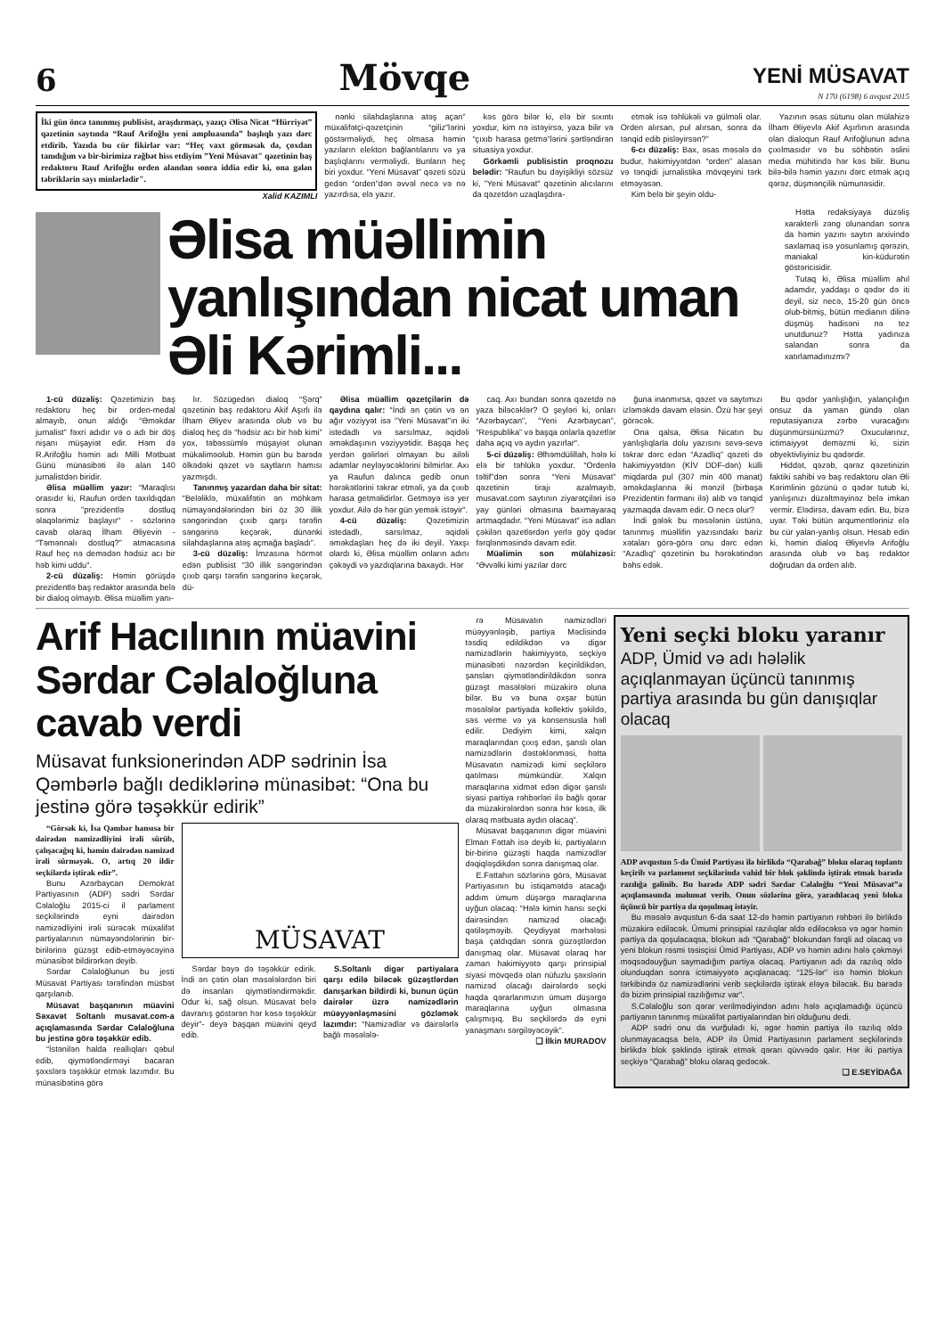6 Mövqe YENİ MÜSAVAT
N 170 (6198) 6 avqust 2015
İki gün öncə tanınmış publisist, araşdırmaçı, yazıçı Əlisa Nicat “Hürriyət” qəzetinin saytında “Rauf Arifoğlu yeni ampluasında” başlıqlı yazı dərc etdirib. Yazıda bu cür fikirlər var: “Heç vaxt görməsək də, çoxdan tanıdığım və bir-birimizə rəğbət hiss etdiyim ”Yeni Müsavat" qəzetinin baş redaktoru Rauf Arifoğlu orden alandan sonra iddia edir ki, ona gələn təbriklərin sayı minlərlədir".
Xalid KAZIMLI
nənki silahdaşlarına atəş açan” müxalifətçi-qəzetçinin “giliz”lərini göstərməliydi, heç olmasa həmin yazıların elekton bağlantılarını və ya başlıqlarını verməliydi. Bunların heç biri yoxdur. “Yeni Müsavat” qəzeti sözü gedən “orden”dən əvvəl necə və nə yazırdısa, elə yazır.
kəs görə bilər ki, elə bir sıxıntı yoxdur, kim nə istəyirsə, yaza bilir və “çıxıb harasa getmə”lərini şərtləndirən situasiya yoxdur.
Görkəmli publisistin proqnozu belədir: “Raufun bu dəyişikliyi sözsüz ki, ”Yeni Müsavat" qəzetinin alıcılarını da qəzetdən uzaqlaşdıra-
etmək isə təhlükəli və gülməli olar. Orden alırsan, pul alırsan, sonra da tənqid edib pisləyirsən?”
6-cı düzəliş: Bax, əsas məsələ də budur, hakimiyyətdən “orden” alasan və tənqidi jurnalistika mövqeyini tərk etməyəsən.
Kim belə bir şeyin oldu-
Yazının əsas sütunu olan mülahizə İlham Əliyevlə Akif Aşırlının arasında olan dialoqun Rauf Arifoğlunun adına çıxılmasıdır və bu söhbətin əslini media mühitində hər kəs bilir. Bunu bilə-bilə həmin yazını dərc etmək açıq qərəz, düşmənçilik nümunəsidir.
Əlisa müəllimin yanlışından nicat uman Əli Kərimli...
Hətta redaksiyaya düzəliş xarakterli zəng olunandan sonra da həmin yazını saytın arxivində saxlamaq isə yosunlamış qərəzin, maniakal kin-küdurətin göstəricisidir.
Tutaq ki, Əlisa müəllim ahıl adamdır, yaddaşı o qədər də iti deyil, siz necə, 15-20 gün öncə olub-bitmiş, bütün medianın dilinə düşmüş hadisəni nə tez unutdunuz? Hətta yadınıza salandan sonra da xatırlamadınızmı?
1-cü düzəliş: Qəzetimizin baş redaktoru heç bir orden-medal almayıb, onun aldığı “Əməkdar jurnalist” fəxri adıdır və o adı bir döş nişanı müşayiət edir. Həm də R.Arifoğlu həmin adı Milli Mətbuat Günü münasibəti ilə alan 140 jurnalistdən biridir.
Əlisa müəllim yazır: “Maraqlısı orasıdır ki, Raufun orden taxıldıqdan sonra ”prezidentlə dostluq əlaqələrimiz başlayır" - sözlərinə cavab olaraq İlham Əliyevin - “Təmənnalı dostluq?” atmacasına Rauf heç nə demədən hədsiz acı bir həb kimi uddu".
2-cü düzəliş: Həmin görüşdə prezidentlə baş redaktor arasında belə bir dialoq olmayıb. Əlisa müəllim yanı-
lır. Sözügedən dialoq “Şərq” qəzetinin baş redaktoru Akif Aşırlı ilə İlham Əliyev arasında olub və bu dialoq heç də “hədsiz acı bir həb kimi” yox, təbəssümlə müşayiət olunan mükaliməolub. Həmin gün bu barədə ölkədəki qəzet və saytların hamısı yazmışdı.
Tanınmış yazardan daha bir sitat: “Beləliklə, müxalifətin ən möhkəm nümayəndələrindən biri öz 30 illik səngərindən çıxıb qarşı tərəfin səngərinə keçərək, dünənki silahdaşlarına atəş açmağa başladı”.
3-cü düzəliş: İmzasına hörmət edən publisist “30 illik səngərindən çıxıb qarşı tərəfin səngərinə keçərək, dü-
Əlisa müəllim qəzetçilərin də qaydına qalır: “İndi ən çətin və ən ağır vəziyyət isə ”Yeni Müsavat"ın iki istedadlı və sarsılmaz, əqidəli əməkdaşının vəziyyətidir. Başqa heç yerdən gəlirləri olmayan bu ailəli adamlar neyləyəcəklərini bilmirlər. Axı ya Raufun dalınca gedib onun hərəkətlərini təkrar etməli, ya da çıxıb harasa getməlidirlər. Getməyə isə yer yoxdur. Ailə də hər gün yemək istəyir".
4-cü düzəliş: Qəzetimizin istedadlı, sarsılmaz, əqidəli əməkdaşları heç də iki deyil. Yaxşı olardı ki, Əlisa müəllim onların adını çəkəydi və yazdıqlarına baxaydı. Hər
caq. Axı bundan sonra qəzetdə nə yaza biləcəklər? O şeyləri ki, onları “Azərbaycan”, “Yeni Azərbaycan”, “Respublika” və başqa onlarla qəzetlər daha açıq və aydın yazırlar".
5-ci düzəliş: Əlhəmdülillah, hələ ki elə bir təhlükə yoxdur. “Ordenlə təltif”dən sonra “Yeni Müsavat” qəzetinin tirajı azalmayıb, musavat.com saytının ziyarətçiləri isə yay günləri olmasına baxmayaraq artmaqdadır. “Yeni Müsavat” isə adları çəkilən qəzetlərdən yerlə göy qədər fərqlənməsində davam edir.
Müəlimin son mülahizəsi: “Əvvəlki kimi yazılar dərc
ğuna inanmırsa, qəzet və saytımızı izləməkdə davam eləsin. Özü hər şeyi görəcək.
Ona qalsa, Əlisa Nicatın bu yanlışlıqlarla dolu yazısını sevə-sevə təkrar dərc edən “Azadlıq” qəzeti də hakimiyyətdən (KİV DDF-dən) külli miqdarda pul (307 min 400 manat) əməkdaşlarına iki mənzil (birbaşa Prezidentin fərmanı ilə) alıb və tənqid yazmaqda davam edir. O necə olur?
İndi gələk bu məsələnin üstünə, tanınmış müəllifin yazısındakı bariz xətaları görə-görə onu dərc edən “Azadlıq” qəzetinin bu hərəkətindən bəhs edək.
Bu qədər yanlışlığın, yalançılığın onsuz da yaman gündə olan reputasiyanıza zərbə vuracağını düşünmürsünüzmü? Oxucularınız, ictimaiyyət deməzmi ki, sizin obyektivliyiniz bu qədərdir.
Hiddət, qəzəb, qərəz qəzetinizin faktiki sahibi və baş redaktoru olan Əli Kərimlinin gözünü o qədər tutub ki, yanlışınızı düzəltməyinəz belə imkan vermir. Elədirsə, davam edin. Bu, bizə uyar. Təki bütün arqumentləriniz elə bu cür yalan-yanlış olsun. Hesab edin ki, həmin dialoq Əliyevlə Arifoğlu arasında olub və baş redaktor doğrudan da orden alıb.
Arif Hacılının müavini Sərdar Cəlaloğluna cavab verdi
Müsavat funksionerindən ADP sədrinin İsa Qəmbərlə bağlı dediklərinə münasibət: “Ona bu jestinə görə təşəkkür edirik”
“Görsək ki, İsa Qəmbər hansısa bir dairədən namizədliyini irəli sürüb, çalışacağıq ki, həmin dairədən namizəd irəli sürməyək. O, artıq 20 ildir seçkilərdə iştirak edir”.
Bunu Azərbaycan Demokrat Partiyasının (ADP) sədri Sərdar Cəlaloğlu 2015-ci il parlament seçkilərində eyni dairədən namizədliyini irəli sürəcək müxalifət partiyalarının nümayəndələrinin bir-birilərinə güzəşt edib-etməyəcəyinə münasibət bildirərkən deyib.
Sərdar Cəlaloğlunun bu jesti Müsavat Partiyası tərəfindən müsbət qarşılanıb.
Müsavat başqanının müavini Səxavət Soltanlı musavat.com-a açıqlamasında Sərdar Cəlaloğluna bu jestinə görə təşəkkür edib.
“İstənilən halda reallıqları qəbul edib, qiymətləndirməyi bacaran şəxslərə təşəkkür etmək lazımdır. Bu münasibətinə görə
MÜSAVAT
Sərdar bəyə də təşəkkür edirik. İndi ən çətin olan məsələlərdən biri də insanları qiymətləndirməkdir. Odur ki, sağ olsun. Müsavat belə davranış göstərən hər kəsə təşəkkür deyir”- deyə başqan müavini qeyd edib.
S.Soltanlı digər partiyalara qarşı edilə biləcək güzəştlərdən danışarkən bildirdi ki, bunun üçün dairələr üzrə namizədlərin müəyyənləşməsini gözləmək lazımdır: “Namizədlər və dairələrlə bağlı məsələlə-
rə Müsavatın namizədləri müəyyənləşib, partiya Məclisində təsdiq edildikdən və digər namizədlərin hakimiyyətə, seçkiyə münasibəti nəzərdən keçirildikdən, şansları qiymətləndirildikdən sonra güzəşt məsələləri müzakirə oluna bilər. Bu və buna oxşar bütün məsələlər partiyada kollektiv şəkildə, səs verme və ya konsensusla həll edilir. Dediyim kimi, xalqın maraqlarından çıxış edən, şanslı olan namizədlərin dəstəklənməsi, hətta Müsavatın namizədi kimi seçkilərə qatılması mümkündür. Xalqın maraqlarına xidmət edən digər şanslı siyasi partiya rəhbərləri ilə bağlı qərar da müzakirələrdən sonra hər kəsə, ilk olaraq mətbuata aydın olacaq”.
Müsavat başqanının digər müavini Elman Fəttah isə deyib ki, partiyaların bir-birinə güzəşti haqda namizədlər dəqiqləşdikdən sonra danışmaq olar.
E.Fəttahın sözlərinə görə, Müsavat Partiyasının bu istiqamətdə atacağı addım ümum düşərgə maraqlarına uyğun olacaq: “Hələ kimin hansı seçki dairəsindən namizəd olacağı qətiləşməyib. Qeydiyyat mərhələsi başa çatdıqdan sonra güzəştlərdən danışmaq olar. Müsavat olaraq hər zaman hakimiyyətə qarşı prinsipial siyasi mövqedə olan nüfuzlu şəxslərin namizəd olacağı dairələrdə seçki haqda qərarlarımızın ümum düşərgə maraqlarına uyğun olmasına çalışmışıq. Bu seçkilərdə də eyni yanaşmanı sərgiləyəcəyik”.
❑ İlkin MURADOV
Yeni seçki bloku yaranır
ADP, Ümid və adı hələlik açıqlanmayan üçüncü tanınmış partiya arasında bu gün danışıqlar olacaq
ADP avqustun 5-də Ümid Partiyası ilə birlikdə “Qarabağ” bloku olaraq toplantı keçirib və parlament seçkilərində vahid bir blok şəklində iştirak etmək barədə razılığa gəlinib. Bu barədə ADP sədri Sərdar Cəlaloğlu “Yeni Müsavat”a açıqlamasında məlumat verib. Onun sözlərinə görə, yaradılacaq yeni bloka üçüncü bir partiya da qoşulmaq istəyir.
Bu məsələ avqustun 6-da saat 12-də həmin partiyanın rəhbəri ilə birlikdə müzakirə ediləcək. Ümumi prinsipial razılıqlar əldə ediləcəksə və əgər həmin partiya da qoşulacaqsa, blokun adı “Qarabağ” blokundan fərqli ad olacaq və yeni blokun rəsmi təsisçisi Ümid Partiyası, ADP və həmin adını hələ çəkməyi məqsədəuyğun saymadığım partiya olacaq. Partiyanın adı da razılıq əldə olunduqdan sonra ictimaiyyətə açıqlanacaq: “125-lər” isə həmin blokun tərkibində öz namizədlərini verib seçkilərdə iştirak eləyə biləcək. Bu barədə də bizim prinsipial razılığımız var".
S.Cəlaloğlu son qərar verilmədiyindən adını hələ açıqlamadığı üçüncü partiyanın tanınmış müxalifət partiyalarından biri olduğunu dedi.
ADP sədri onu da vurğuladı ki, əgər həmin partiya ilə razılıq əldə olunmayacaqsa belə, ADP ilə Ümid Partiyasının parlament seçkilərində birlikdə blok şəklində iştirak etmək qərarı qüvvədə qalır. Hər iki partiya seçkiyə “Qarabağ” bloku olaraq gedəcək.
❑ E.SEYİDAĞA